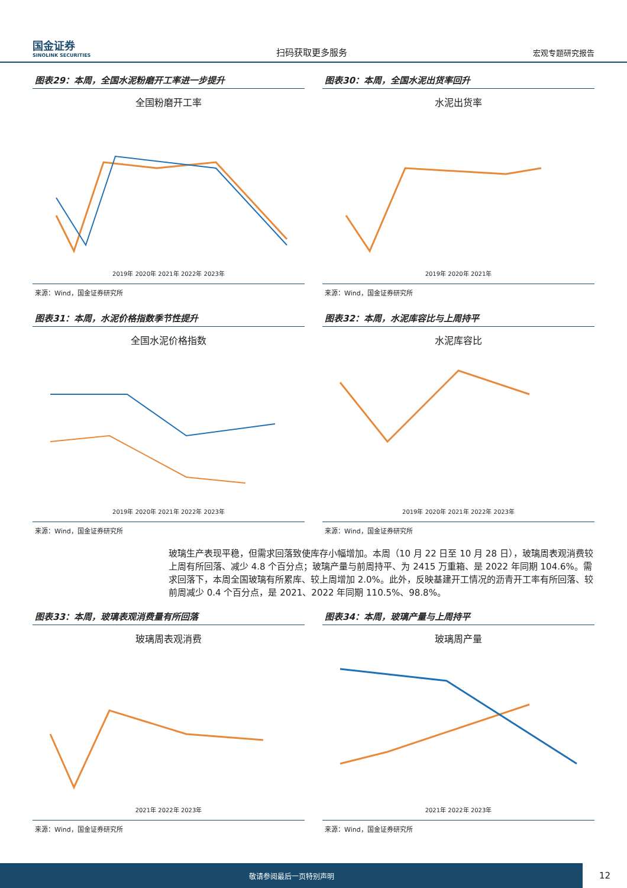国金证券
SINOLINK SECURITIES
扫码获取更多服务
宏观专题研究报告
图表29：本周，全国水泥粉磨开工率进一步提升
全国粉磨开工率
2019年 2020年 2021年 2022年 2023年
来源：Wind，国金证券研究所
图表30：本周，全国水泥出货率回升
水泥出货率
2019年 2020年 2021年
来源：Wind，国金证券研究所
图表31：本周，水泥价格指数季节性提升
全国水泥价格指数
2019年 2020年 2021年 2022年 2023年
来源：Wind，国金证券研究所
图表32：本周，水泥库容比与上周持平
水泥库容比
2019年 2020年 2021年 2022年 2023年
来源：Wind，国金证券研究所
玻璃生产表现平稳，但需求回落致使库存小幅增加。本周（10 月 22 日至 10 月 28 日），玻璃周表观消费较上周有所回落、减少 4.8 个百分点；玻璃产量与前周持平、为 2415 万重箱、是 2022 年同期 104.6%。需求回落下，本周全国玻璃有所累库、较上周增加 2.0%。此外，反映基建开工情况的沥青开工率有所回落、较前周减少 0.4 个百分点，是 2021、2022 年同期 110.5%、98.8%。
图表33：本周，玻璃表观消费量有所回落
玻璃周表观消费
2021年 2022年 2023年
来源：Wind，国金证券研究所
图表34：本周，玻璃产量与上周持平
玻璃周产量
2021年 2022年 2023年
来源：Wind，国金证券研究所
敬请参阅最后一页特别声明 12